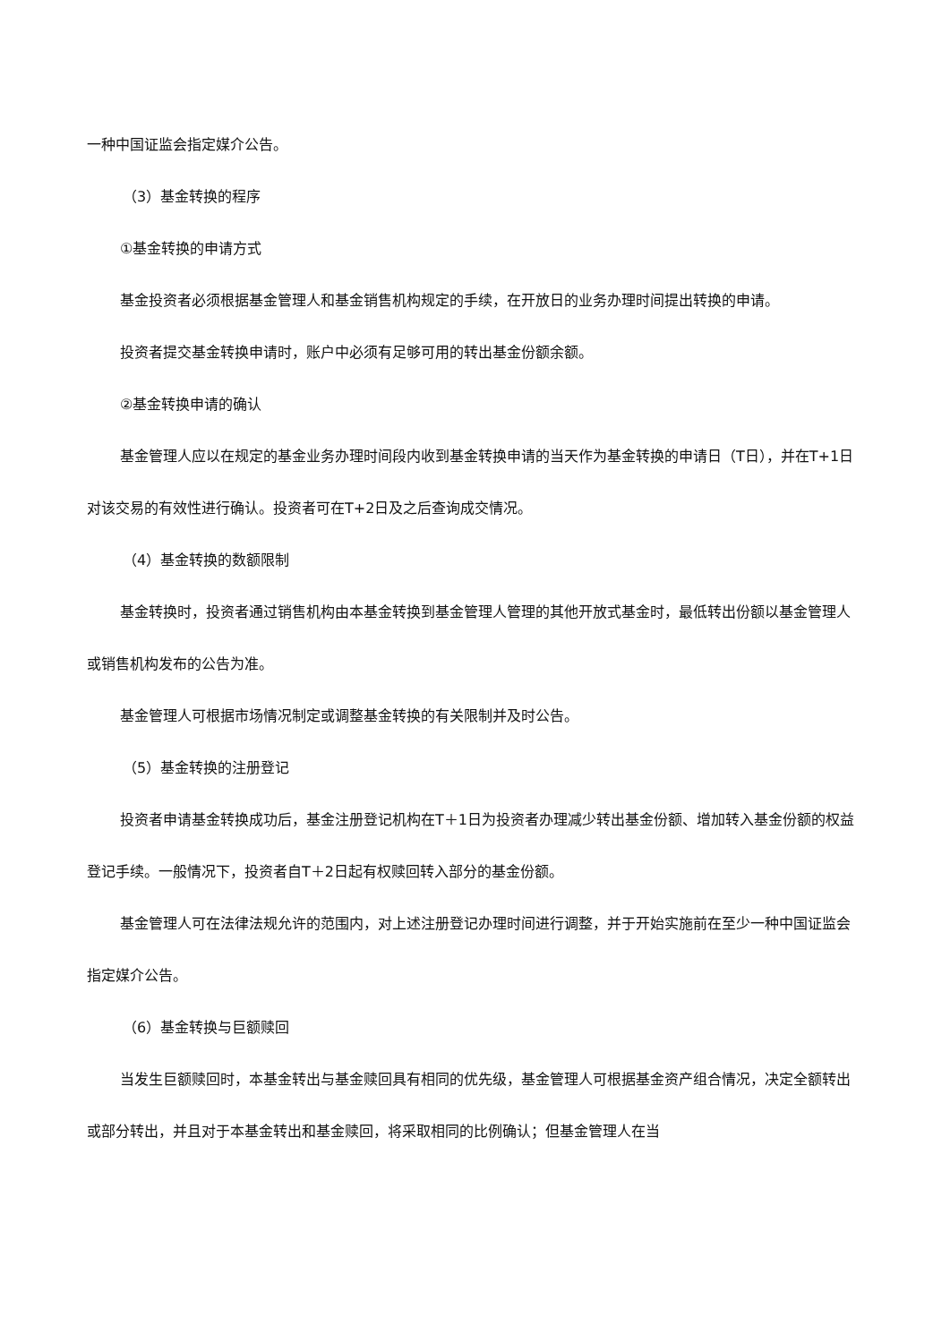一种中国证监会指定媒介公告。
（3）基金转换的程序
①基金转换的申请方式
基金投资者必须根据基金管理人和基金销售机构规定的手续，在开放日的业务办理时间提出转换的申请。
投资者提交基金转换申请时，账户中必须有足够可用的转出基金份额余额。
②基金转换申请的确认
基金管理人应以在规定的基金业务办理时间段内收到基金转换申请的当天作为基金转换的申请日（T日），并在T+1日对该交易的有效性进行确认。投资者可在T+2日及之后查询成交情况。
（4）基金转换的数额限制
基金转换时，投资者通过销售机构由本基金转换到基金管理人管理的其他开放式基金时，最低转出份额以基金管理人或销售机构发布的公告为准。
基金管理人可根据市场情况制定或调整基金转换的有关限制并及时公告。
（5）基金转换的注册登记
投资者申请基金转换成功后，基金注册登记机构在T＋1日为投资者办理减少转出基金份额、增加转入基金份额的权益登记手续。一般情况下，投资者自T＋2日起有权赎回转入部分的基金份额。
基金管理人可在法律法规允许的范围内，对上述注册登记办理时间进行调整，并于开始实施前在至少一种中国证监会指定媒介公告。
（6）基金转换与巨额赎回
当发生巨额赎回时，本基金转出与基金赎回具有相同的优先级，基金管理人可根据基金资产组合情况，决定全额转出或部分转出，并且对于本基金转出和基金赎回，将采取相同的比例确认；但基金管理人在当